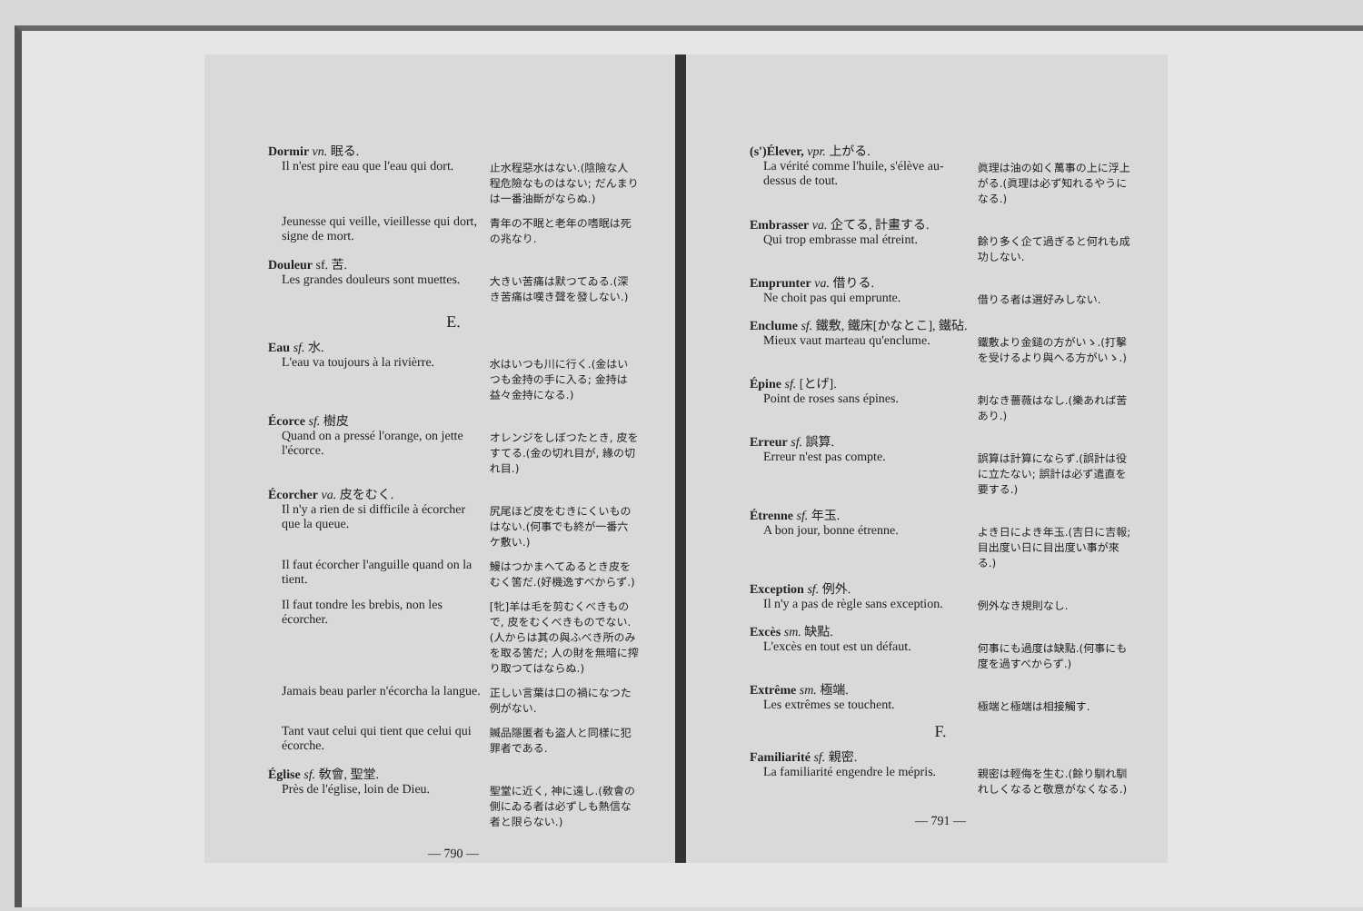Dormir vn. 眠る.
Il n'est pire eau que l'eau qui dort.
止水程惡水はない.(陰險な人程危險なものはない; だんまりは一番油斷がならぬ.)
Jeunesse qui veille, vieillesse qui dort, signe de mort.
青年の不眠と老年の嗜眠は死の兆なり.
Douleur sf. 苦.
Les grandes douleurs sont muettes.
大きい苦痛は默つてゐる.(深き苦痛は嘆き聲を發しない.)
E.
Eau sf. 水.
L'eau va toujours à la rivièrre.
水はいつも川に行く.(金はいつも金持の手に入る; 金持は益々金持になる.)
Écorce sf. 樹皮
Quand on a pressé l'orange, on jette l'écorce.
オレンジをしぼつたとき, 皮をすてる.(金の切れ目が, 緣の切れ目.)
Écorcher va. 皮をむく.
Il n'y a rien de si difficile à écorcher que la queue.
尻尾ほど皮をむきにくいものはない.(何事でも終が一番六ケ敷い.)
Il faut écorcher l'anguille quand on la tient.
鰻はつかまへてゐるとき皮をむく筈だ.(好機逸すべからず.)
Il faut tondre les brebis, non les écorcher.
[牝]羊は毛を剪むくべきもので, 皮をむくべきものでない.(人からは其の與ふべき所のみを取る筈だ; 人の財を無暗に搾り取つてはならぬ.)
Jamais beau parler n'écorcha la langue.
正しい言葉は口の禍になつた例がない.
Tant vaut celui qui tient que celui qui écorche.
贓品隱匿者も盗人と同樣に犯罪者である.
Église sf. 敎會, 聖堂.
Près de l'église, loin de Dieu.
聖堂に近く, 神に遠し.(敎會の側にゐる者は必ずしも熱信な者と限らない.)
— 790 —
(s')Élever, vpr. 上がる.
La vérité comme l'huile, s'élève au-dessus de tout.
眞理は油の如く萬事の上に浮上がる.(眞理は必ず知れるやうになる.)
Embrasser va. 企てる, 計畫する.
Qui trop embrasse mal étreint.
餘り多く企て過ぎると何れも成功しない.
Emprunter va. 借りる.
Ne choit pas qui emprunte.
借りる者は選好みしない.
Enclume sf. 鐵敷, 鐵床[かなとこ], 鐵砧.
Mieux vaut marteau qu'enclume.
鐵敷より金鎚の方がいゝ.(打擊を受けるより與へる方がいゝ.)
Épine sf. [とげ].
Point de roses sans épines.
刺なき薔薇はなし.(樂あれば苦あり.)
Erreur sf. 誤算.
Erreur n'est pas compte.
誤算は計算にならず.(誤計は役に立たない; 誤計は必ず遣直を要する.)
Étrenne sf. 年玉.
A bon jour, bonne étrenne.
よき日によき年玉.(吉日に吉報; 目出度い日に目出度い事が來る.)
Exception sf. 例外.
Il n'y a pas de règle sans exception.
例外なき規則なし.
Excès sm. 缺點.
L'excès en tout est un défaut.
何事にも過度は缺點.(何事にも度を過すべからず.)
Extrême sm. 極端.
Les extrêmes se touchent.
極端と極端は相接觸す.
F.
Familiarité sf. 親密.
La familiarité engendre le mépris.
親密は輕侮を生む.(餘り馴れ馴れしくなると敬意がなくなる.)
— 791 —